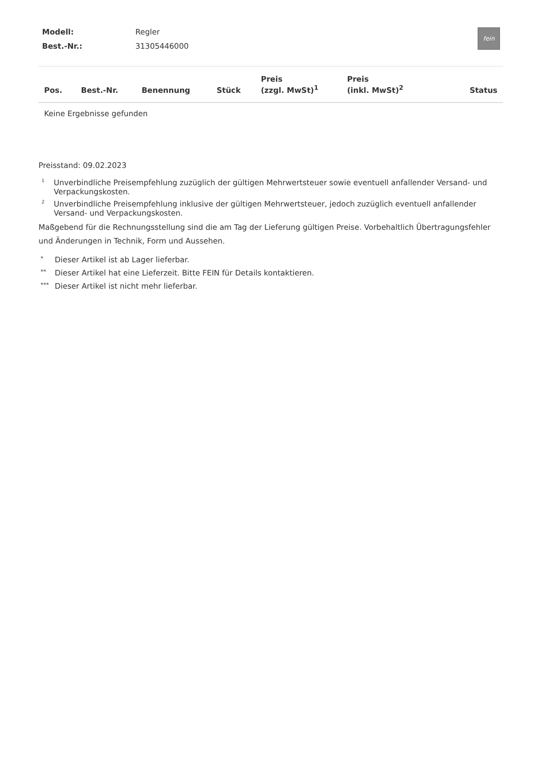| Modell: | Regler |
| Best.-Nr.: | 31305446000 |
fein
| Pos. | Best.-Nr. | Benennung | Stück | Preis (zzgl. MwSt)<sup>1</sup> | Preis (inkl. MwSt)<sup>2</sup> | Status |
| --- | --- | --- | --- | --- | --- | --- |
| Keine Ergebnisse gefunden | | | | | | |
Preisstand: 09.02.2023
1 Unverbindliche Preisempfehlung zuzüglich der gültigen Mehrwertsteuer sowie eventuell anfallender Versand- und Verpackungskosten.
2 Unverbindliche Preisempfehlung inklusive der gültigen Mehrwertsteuer, jedoch zuzüglich eventuell anfallender Versand- und Verpackungskosten.
Maßgebend für die Rechnungsstellung sind die am Tag der Lieferung gültigen Preise. Vorbehaltlich Übertragungsfehler und Änderungen in Technik, Form und Aussehen.
* Dieser Artikel ist ab Lager lieferbar.
** Dieser Artikel hat eine Lieferzeit. Bitte FEIN für Details kontaktieren.
*** Dieser Artikel ist nicht mehr lieferbar.